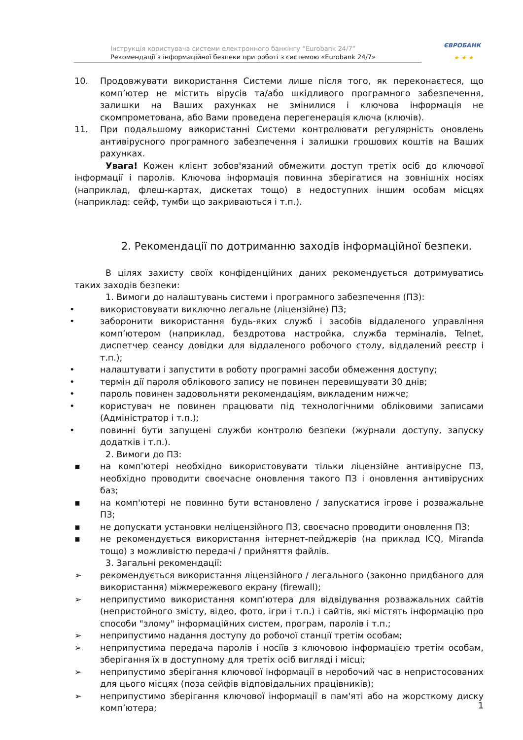Інструкція користувача системи електронного банкінгу “Eurobank 24/7”
Рекомендації з інформаційної безпеки при роботі з системою «Eurobank 24/7»
ЄВРОБАНК
★ ★ ★
10. Продовжувати використання Системи лише після того, як переконаєтеся, що комп’ютер не містить вірусів та/або шкідливого програмного забезпечення, залишки на Ваших рахунках не змінилися і ключова інформація не скомпрометована, або Вами проведена перегенерація ключа (ключів).
11. При подальшому використанні Системи контролювати регулярність оновлень антивірусного програмного забезпечення і залишки грошових коштів на Ваших рахунках.
Увага! Кожен клієнт зобов'язаний обмежити доступ третіх осіб до ключової інформації і паролів. Ключова інформація повинна зберігатися на зовнішніх носіях (наприклад, флеш-картах, дискетах тощо) в недоступних іншим особам місцях (наприклад: сейф, тумби що закриваються і т.п.).
2. Рекомендації по дотриманню заходів інформаційної безпеки.
В цілях захисту своїх конфіденційних даних рекомендується дотримуватись таких заходів безпеки:
1. Вимоги до налаштувань системи і програмного забезпечення (ПЗ):
• використовувати виключно легальне (ліцензійне) ПЗ;
• заборонити використання будь-яких служб і засобів віддаленого управління комп’ютером (наприклад, бездротова настройка, служба терміналів, Telnet, диспетчер сеансу довідки для віддаленого робочого столу, віддалений реєстр і т.п.);
• налаштувати і запустити в роботу програмні засоби обмеження доступу;
• термін дії пароля облікового запису не повинен перевищувати 30 днів;
• пароль повинен задовольняти рекомендаціям, викладеним нижче;
• користувач не повинен працювати під технологічними обліковими записами (Адміністратор і т.п.);
• повинні бути запущені служби контролю безпеки (журнали доступу, запуску додатків і т.п.).
2. Вимоги до ПЗ:
▪ на комп'ютері необхідно використовувати тільки ліцензійне антивірусне ПЗ, необхідно проводити своєчасне оновлення такого ПЗ і оновлення антивірусних баз;
▪ на комп'ютері не повинно бути встановлено / запускатися ігрове і розважальне ПЗ;
▪ не допускати установки неліцензійного ПЗ, своєчасно проводити оновлення ПЗ;
▪ не рекомендується використання інтернет-пейджерів (на приклад ICQ, Miranda тощо) з можливістю передачі / прийняття файлів.
3. Загальні рекомендації:
➢ рекомендується використання ліцензійного / легального (законно придбаного для використання) міжмережевого екрану (firewall);
➢ неприпустимо використання комп’ютера для відвідування розважальних сайтів (непристойного змісту, відео, фото, ігри і т.п.) і сайтів, які містять інформацію про способи "злому" інформаційних систем, програм, паролів і т.п.;
➢ неприпустимо надання доступу до робочої станції третім особам;
➢ неприпустима передача паролів і носіїв з ключовою інформацією третім особам, зберігання їх в доступному для третіх осіб вигляді і місці;
➢ неприпустимо зберігання ключової інформації в неробочий час в непристосованих для цього місцях (поза сейфів відповідальних працівників);
➢ неприпустимо зберігання ключової інформації в пам'яті або на жорсткому диску комп’ютера;
1